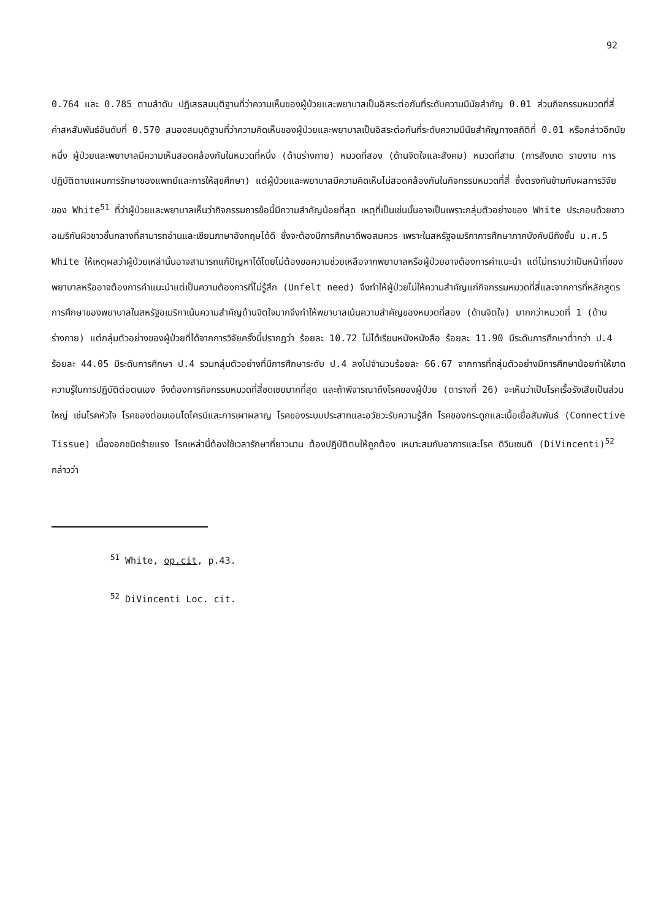92
0.764 และ 0.785 ตามลำดับ ปฏิเสธสมมุติฐานที่ว่าความเห็นของผู้ป่วยและพยาบาลเป็นอิสระต่อกันที่ระดับความมีนัยสำคัญ 0.01 ส่วนกิจกรรมหมวดที่สี่ ค่าสหสัมพันธ์อันดับที่ 0.570 สนองสมมุติฐานที่ว่าความคิดเห็นของผู้ป่วยและพยาบาลเป็นอิสระต่อกันที่ระดับความมีนัยสำคัญทางสถิติที่ 0.01 หรือกล่าวอีกนัยหนึ่ง ผู้ป่วยและพยาบาลมีความเห็นสอดคล้องกันในหมวดที่หนึ่ง (ด้านร่างกาย) หมวดที่สอง (ด้านจิตใจและสังคม) หมวดที่สาม (การสังเกต รายงาน การปฏิบัติตามแผนการรักษาของแพทย์และการให้สุขศึกษา) แต่ผู้ป่วยและพยาบาลมีความคิดเห็นไม่สอดคล้องกันในกิจกรรมหมวดที่สี่ ซึ่งตรงกันข้ามกับผลการวิจัยของ White<sup>51</sup> ที่ว่าผู้ป่วยและพยาบาลเห็นว่ากิจกรรมการข้อนี้มีความสำคัญน้อยที่สุด เหตุที่เป็นเช่นนั้นอาจเป็นเพราะกลุ่มตัวอย่างของ White ประกอบด้วยชาวอเมริกันผิวขาวชั้นกลางที่สามารถอ่านและเขียนภาษาอังกฤษได้ดี ซึ่งจะต้องมีการศึกษาดีพอสมควร เพราะในสหรัฐอเมริกาการศึกษาภาคบังคับมีถึงชั้น ม.ศ.5 White ให้เหตุผลว่าผู้ป่วยเหล่านั้นอาจสามารถแก้ปัญหาได้โดยไม่ต้องขอความช่วยเหลือจากพยาบาลหรือผู้ป่วยอาจต้องการคำแนะนำ แต่ไม่ทราบว่าเป็นหน้าที่ของพยาบาลหรืออาจต้องการคำแนะนำแต่เป็นความต้องการที่ไม่รู้สึก (Unfelt need) จึงทำให้ผู้ป่วยไม่ให้ความสำคัญแก่กิจกรรมหมวดที่สี่และจากการที่หลักสูตรการศึกษาของพยาบาลในสหรัฐอเมริกาเน้นความสำคัญด้านจิตใจมากจึงทำให้พยาบาลเน้นความสำคัญของหมวดที่สอง (ด้านจิตใจ) มากกว่าหมวดที่ 1 (ด้านร่างกาย) แต่กลุ่มตัวอย่างของผู้ป่วยที่ได้จากการวิจัยครั้งนี้ปรากฏว่า ร้อยละ 10.72 ไม่ได้เรียนหนังหนังสือ ร้อยละ 11.90 มีระดับการศึกษาต่ำกว่า ป.4 ร้อยละ 44.05 มีระดับการศึกษา ป.4 รวมกลุ่มตัวอย่างที่มีการศึกษาระดับ ป.4 ลงไปจำนวนร้อยละ 66.67 จากการที่กลุ่มตัวอย่างมีการศึกษาน้อยทำให้ขาดความรู้ในการปฏิบัติต่อตนเอง จึงต้องการกิจกรรมหมวดที่สี่ชดเชยมากที่สุด และถ้าพิจารณาถึงโรคของผู้ป่วย (ตารางที่ 26) จะเห็นว่าเป็นโรคเรื้อรังเสียเป็นส่วนใหญ่ เช่นโรคหัวใจ โรคของต่อมเอนโดไครน์และการเผาผลาญ โรคของระบบประสาทและอวัยวะรับความรู้สึก โรคของกระดูกและเนื้อเยื่อสัมพันธ์ (Connective Tissue) เนื้องอกชนิดร้ายแรง โรคเหล่านี้ต้องใช้เวลารักษาที่ยาวนาน ต้องปฏิบัติตนให้ถูกต้อง เหมาะสมกับอาการและโรค ดิวินเซนติ (DiVincenti)<sup>52</sup> กล่าวว่า
<sup>51</sup> White, op.cit, p.43.
<sup>52</sup> DiVincenti Loc. cit.